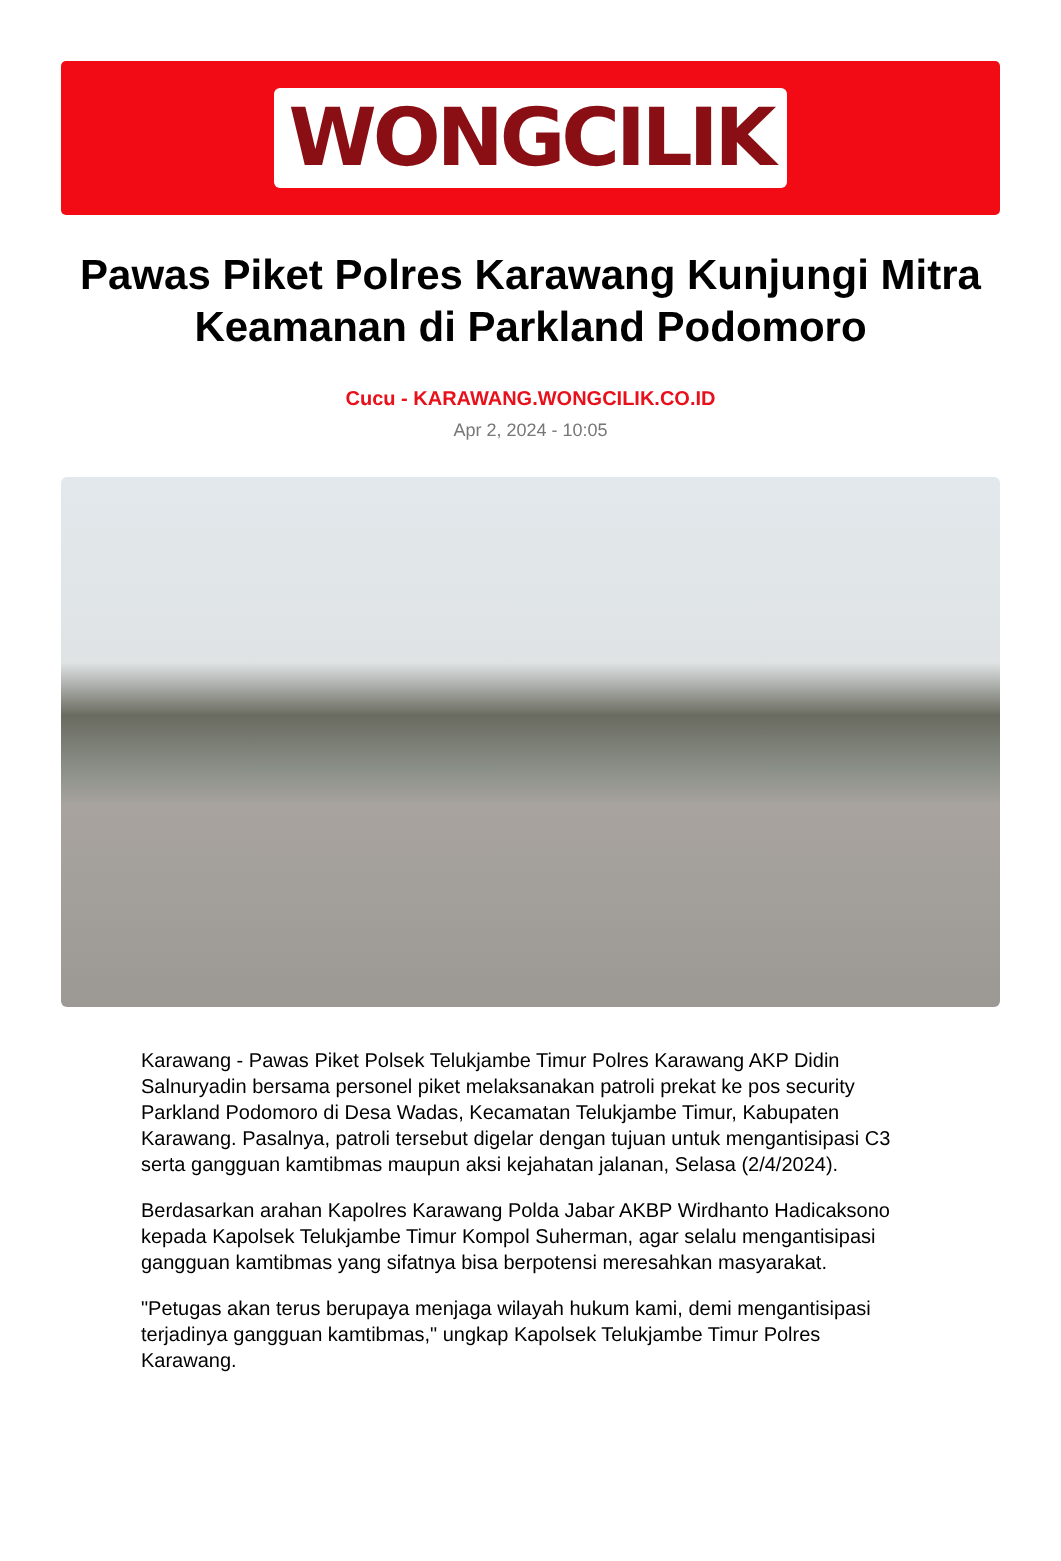WONGCILIK
Pawas Piket Polres Karawang Kunjungi Mitra Keamanan di Parkland Podomoro
Cucu - KARAWANG.WONGCILIK.CO.ID
Apr 2, 2024 - 10:05
Karawang - Pawas Piket Polsek Telukjambe Timur Polres Karawang AKP Didin Salnuryadin bersama personel piket melaksanakan patroli prekat ke pos security Parkland Podomoro di Desa Wadas, Kecamatan Telukjambe Timur, Kabupaten Karawang. Pasalnya, patroli tersebut digelar dengan tujuan untuk mengantisipasi C3 serta gangguan kamtibmas maupun aksi kejahatan jalanan, Selasa (2/4/2024).
Berdasarkan arahan Kapolres Karawang Polda Jabar AKBP Wirdhanto Hadicaksono kepada Kapolsek Telukjambe Timur Kompol Suherman, agar selalu mengantisipasi gangguan kamtibmas yang sifatnya bisa berpotensi meresahkan masyarakat.
"Petugas akan terus berupaya menjaga wilayah hukum kami, demi mengantisipasi terjadinya gangguan kamtibmas," ungkap Kapolsek Telukjambe Timur Polres Karawang.